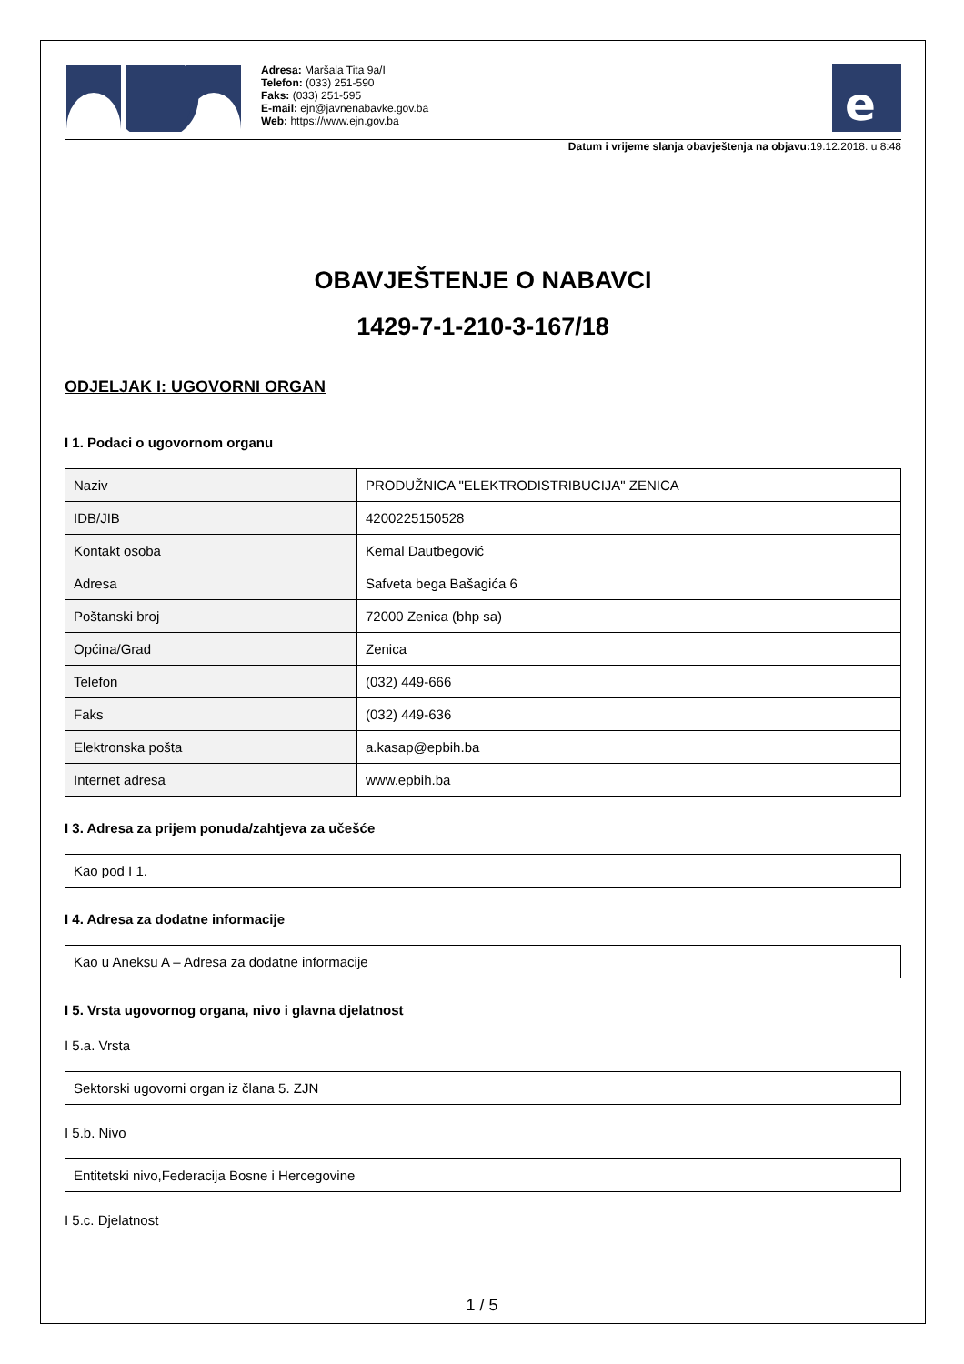Adresa: Maršala Tita 9a/I
Telefon: (033) 251-590
Faks: (033) 251-595
E-mail: ejn@javnenabavke.gov.ba
Web: https://www.ejn.gov.ba
e
Datum i vrijeme slanja obavještenja na objavu: 19.12.2018. u 8:48
OBAVJEŠTENJE O NABAVCI
1429-7-1-210-3-167/18
ODJELJAK I: UGOVORNI ORGAN
I 1. Podaci o ugovornom organu
| Naziv | PRODUŽNICA "ELEKTRODISTRIBUCIJA" ZENICA |
| IDB/JIB | 4200225150528 |
| Kontakt osoba | Kemal Dautbegović |
| Adresa | Safveta bega Bašagića 6 |
| Poštanski broj | 72000 Zenica (bhp sa) |
| Općina/Grad | Zenica |
| Telefon | (032) 449-666 |
| Faks | (032) 449-636 |
| Elektronska pošta | a.kasap@epbih.ba |
| Internet adresa | www.epbih.ba |
I 3. Adresa za prijem ponuda/zahtjeva za učešće
Kao pod I 1.
I 4. Adresa za dodatne informacije
Kao u Aneksu A – Adresa za dodatne informacije
I 5. Vrsta ugovornog organa, nivo i glavna djelatnost
I 5.a. Vrsta
Sektorski ugovorni organ iz člana 5. ZJN
I 5.b. Nivo
Entitetski nivo,Federacija Bosne i Hercegovine
I 5.c. Djelatnost
1 / 5